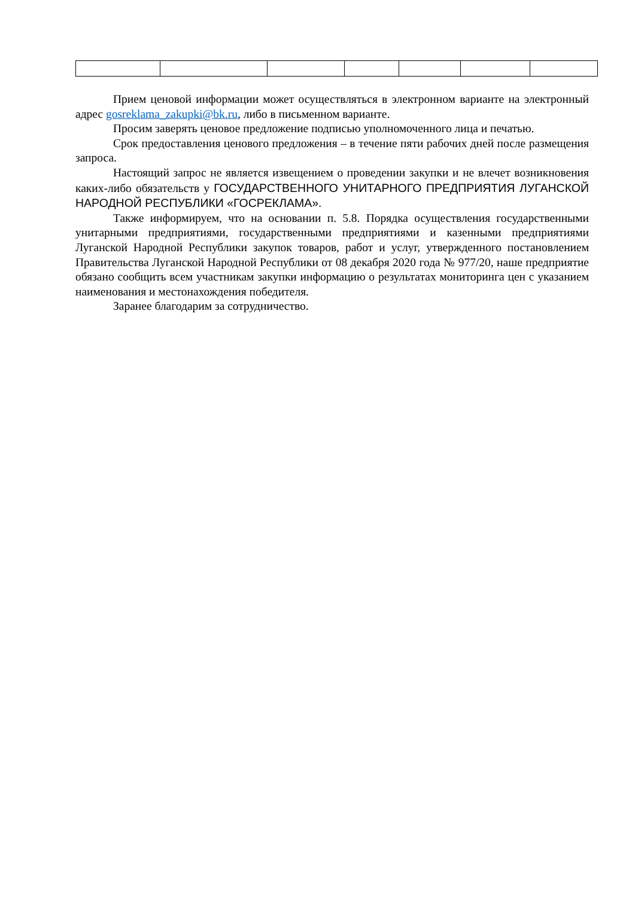Прием ценовой информации может осуществляться в электронном варианте на электронный адрес gosreklama_zakupki@bk.ru, либо в письменном варианте.
Просим заверять ценовое предложение подписью уполномоченного лица и печатью.
Срок предоставления ценового предложения – в течение пяти рабочих дней после размещения запроса.
Настоящий запрос не является извещением о проведении закупки и не влечет возникновения каких-либо обязательств у ГОСУДАРСТВЕННОГО УНИТАРНОГО ПРЕДПРИЯТИЯ ЛУГАНСКОЙ НАРОДНОЙ РЕСПУБЛИКИ «ГОСРЕКЛАМА».
Также информируем, что на основании п. 5.8. Порядка осуществления государственными унитарными предприятиями, государственными предприятиями и казенными предприятиями Луганской Народной Республики закупок товаров, работ и услуг, утвержденного постановлением Правительства Луганской Народной Республики от 08 декабря 2020 года № 977/20, наше предприятие обязано сообщить всем участникам закупки информацию о результатах мониторинга цен с указанием наименования и местонахождения победителя.
Заранее благодарим за сотрудничество.